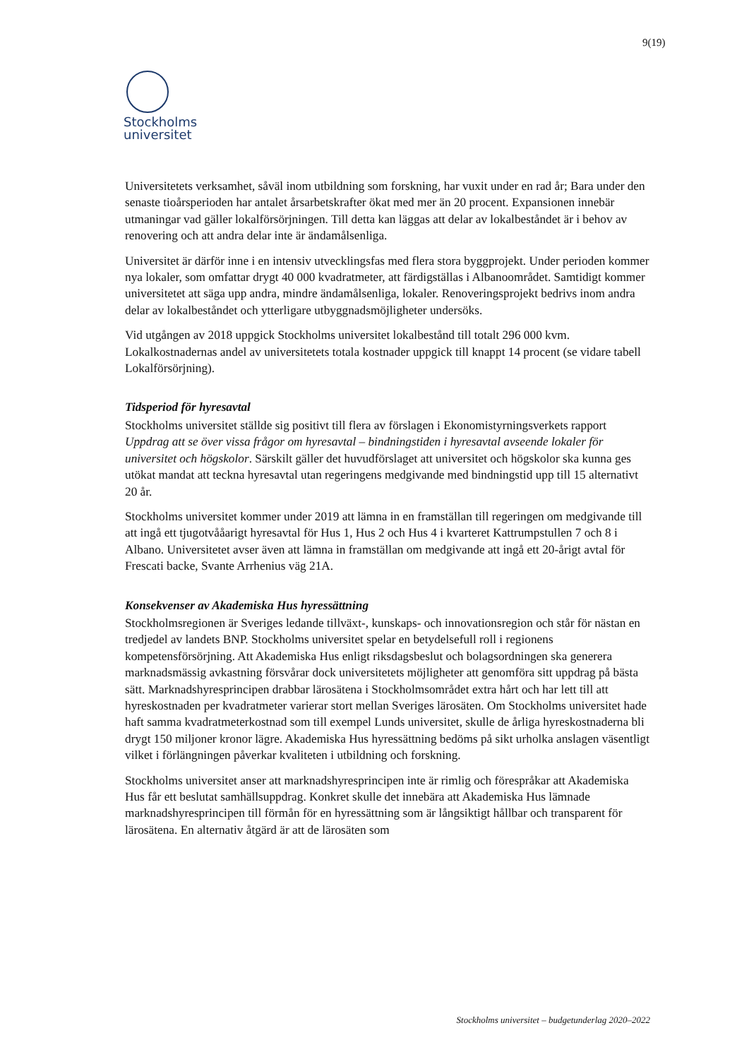9(19)
Stockholms
universitet
Universitetets verksamhet, såväl inom utbildning som forskning, har vuxit under en rad år; Bara under den senaste tioårsperioden har antalet årsarbetskrafter ökat med mer än 20 procent. Expansionen innebär utmaningar vad gäller lokalförsörjningen. Till detta kan läggas att delar av lokalbeståndet är i behov av renovering och att andra delar inte är ändamålsenliga.
Universitet är därför inne i en intensiv utvecklingsfas med flera stora byggprojekt. Under perioden kommer nya lokaler, som omfattar drygt 40 000 kvadratmeter, att färdigställas i Albanoområdet. Samtidigt kommer universitetet att säga upp andra, mindre ändamålsenliga, lokaler. Renoveringsprojekt bedrivs inom andra delar av lokalbeståndet och ytterligare utbyggnadsmöjligheter undersöks.
Vid utgången av 2018 uppgick Stockholms universitet lokalbestånd till totalt 296 000 kvm. Lokalkostnadernas andel av universitetets totala kostnader uppgick till knappt 14 procent (se vidare tabell Lokalförsörjning).
Tidsperiod för hyresavtal
Stockholms universitet ställde sig positivt till flera av förslagen i Ekonomistyrningsverkets rapport Uppdrag att se över vissa frågor om hyresavtal – bindningstiden i hyresavtal avseende lokaler för universitet och högskolor. Särskilt gäller det huvudförslaget att universitet och högskolor ska kunna ges utökat mandat att teckna hyresavtal utan regeringens medgivande med bindningstid upp till 15 alternativt 20 år.
Stockholms universitet kommer under 2019 att lämna in en framställan till regeringen om medgivande till att ingå ett tjugotvååarigt hyresavtal för Hus 1, Hus 2 och Hus 4 i kvarteret Kattrumpstullen 7 och 8 i Albano. Universitetet avser även att lämna in framställan om medgivande att ingå ett 20-årigt avtal för Frescati backe, Svante Arrhenius väg 21A.
Konsekvenser av Akademiska Hus hyressättning
Stockholmsregionen är Sveriges ledande tillväxt-, kunskaps- och innovationsregion och står för nästan en tredjedel av landets BNP. Stockholms universitet spelar en betydelsefull roll i regionens kompetensförsörjning. Att Akademiska Hus enligt riksdagsbeslut och bolagsordningen ska generera marknadsmässig avkastning försvårar dock universitetets möjligheter att genomföra sitt uppdrag på bästa sätt. Marknadshyresprincipen drabbar lärosätena i Stockholmsområdet extra hårt och har lett till att hyreskostnaden per kvadratmeter varierar stort mellan Sveriges lärosäten. Om Stockholms universitet hade haft samma kvadratmeterkostnad som till exempel Lunds universitet, skulle de årliga hyreskostnaderna bli drygt 150 miljoner kronor lägre. Akademiska Hus hyressättning bedöms på sikt urholka anslagen väsentligt vilket i förlängningen påverkar kvaliteten i utbildning och forskning.
Stockholms universitet anser att marknadshyresprincipen inte är rimlig och förespråkar att Akademiska Hus får ett beslutat samhällsuppdrag. Konkret skulle det innebära att Akademiska Hus lämnade marknadshyresprincipen till förmån för en hyressättning som är långsiktigt hållbar och transparent för lärosätena. En alternativ åtgärd är att de lärosäten som
Stockholms universitet – budgetunderlag 2020–2022